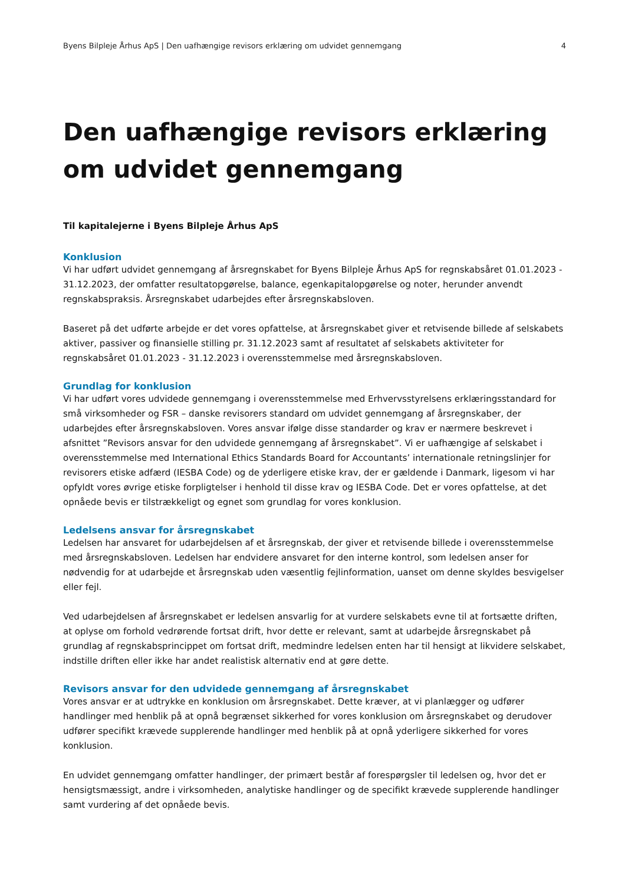Byens Bilpleje Århus ApS | Den uafhængige revisors erklæring om udvidet gennemgang 4
Den uafhængige revisors erklæring om udvidet gennemgang
Til kapitalejerne i Byens Bilpleje Århus ApS
Konklusion
Vi har udført udvidet gennemgang af årsregnskabet for Byens Bilpleje Århus ApS for regnskabsåret 01.01.2023 - 31.12.2023, der omfatter resultatopgørelse, balance, egenkapitalopgørelse og noter, herunder anvendt regnskabspraksis. Årsregnskabet udarbejdes efter årsregnskabsloven.
Baseret på det udførte arbejde er det vores opfattelse, at årsregnskabet giver et retvisende billede af selskabets aktiver, passiver og finansielle stilling pr. 31.12.2023 samt af resultatet af selskabets aktiviteter for regnskabsåret 01.01.2023 - 31.12.2023 i overensstemmelse med årsregnskabsloven.
Grundlag for konklusion
Vi har udført vores udvidede gennemgang i overensstemmelse med Erhvervsstyrelsens erklæringsstandard for små virksomheder og FSR – danske revisorers standard om udvidet gennemgang af årsregnskaber, der udarbejdes efter årsregnskabsloven. Vores ansvar ifølge disse standarder og krav er nærmere beskrevet i afsnittet ”Revisors ansvar for den udvidede gennemgang af årsregnskabet”. Vi er uafhængige af selskabet i overensstemmelse med International Ethics Standards Board for Accountants’ internationale retningslinjer for revisorers etiske adfærd (IESBA Code) og de yderligere etiske krav, der er gældende i Danmark, ligesom vi har opfyldt vores øvrige etiske forpligtelser i henhold til disse krav og IESBA Code. Det er vores opfattelse, at det opnåede bevis er tilstrækkeligt og egnet som grundlag for vores konklusion.
Ledelsens ansvar for årsregnskabet
Ledelsen har ansvaret for udarbejdelsen af et årsregnskab, der giver et retvisende billede i overensstemmelse med årsregnskabsloven. Ledelsen har endvidere ansvaret for den interne kontrol, som ledelsen anser for nødvendig for at udarbejde et årsregnskab uden væsentlig fejlinformation, uanset om denne skyldes besvigelser eller fejl.
Ved udarbejdelsen af årsregnskabet er ledelsen ansvarlig for at vurdere selskabets evne til at fortsætte driften, at oplyse om forhold vedrørende fortsat drift, hvor dette er relevant, samt at udarbejde årsregnskabet på grundlag af regnskabsprincippet om fortsat drift, medmindre ledelsen enten har til hensigt at likvidere selskabet, indstille driften eller ikke har andet realistisk alternativ end at gøre dette.
Revisors ansvar for den udvidede gennemgang af årsregnskabet
Vores ansvar er at udtrykke en konklusion om årsregnskabet. Dette kræver, at vi planlægger og udfører handlinger med henblik på at opnå begrænset sikkerhed for vores konklusion om årsregnskabet og derudover udfører specifikt krævede supplerende handlinger med henblik på at opnå yderligere sikkerhed for vores konklusion.
En udvidet gennemgang omfatter handlinger, der primært består af forespørgsler til ledelsen og, hvor det er hensigtsmæssigt, andre i virksomheden, analytiske handlinger og de specifikt krævede supplerende handlinger samt vurdering af det opnåede bevis.